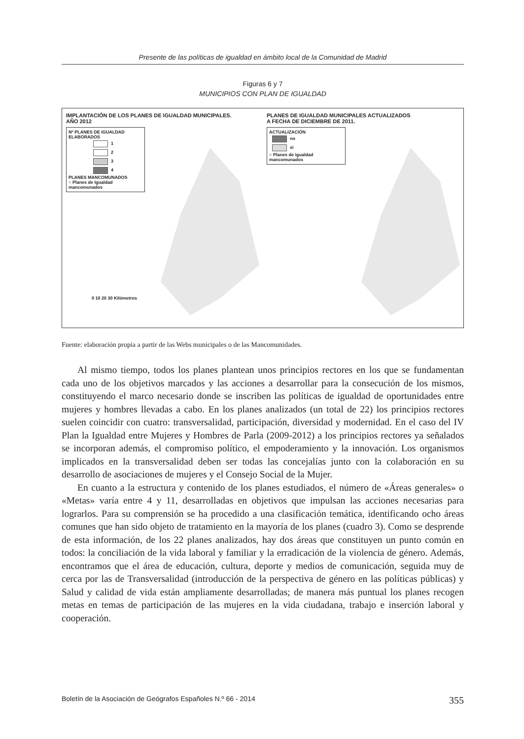Presente de las políticas de igualdad en ámbito local de la Comunidad de Madrid
Figuras 6 y 7
MUNICIPIOS CON PLAN DE IGUALDAD
IMPLANTACIÓN DE LOS PLANES DE IGUALDAD MUNICIPALES.
AÑO 2012
Nº PLANES DE IGUALDAD
ELABORADOS
1
2
3
4
PLANES MANCOMUNADOS
○ Planes de Igualdad mancomunados
0 10 20 30 Kilómetros
PLANES DE IGUALDAD MUNICIPALES ACTUALIZADOS
A FECHA DE DICIEMBRE DE 2011.
ACTUALIZACIÓN
no
si
○ Planes de igualdad mancomunados
Fuente: elaboración propia a partir de las Webs municipales o de las Mancomunidades.
Al mismo tiempo, todos los planes plantean unos principios rectores en los que se fundamentan cada uno de los objetivos marcados y las acciones a desarrollar para la consecución de los mismos, constituyendo el marco necesario donde se inscriben las políticas de igualdad de oportunidades entre mujeres y hombres llevadas a cabo. En los planes analizados (un total de 22) los principios rectores suelen coincidir con cuatro: transversalidad, participación, diversidad y modernidad. En el caso del IV Plan la Igualdad entre Mujeres y Hombres de Parla (2009-2012) a los principios rectores ya señalados se incorporan además, el compromiso político, el empoderamiento y la innovación. Los organismos implicados en la transversalidad deben ser todas las concejalías junto con la colaboración en su desarrollo de asociaciones de mujeres y el Consejo Social de la Mujer.
En cuanto a la estructura y contenido de los planes estudiados, el número de «Áreas generales» o «Metas» varía entre 4 y 11, desarrolladas en objetivos que impulsan las acciones necesarias para lograrlos. Para su comprensión se ha procedido a una clasificación temática, identificando ocho áreas comunes que han sido objeto de tratamiento en la mayoría de los planes (cuadro 3). Como se desprende de esta información, de los 22 planes analizados, hay dos áreas que constituyen un punto común en todos: la conciliación de la vida laboral y familiar y la erradicación de la violencia de género. Además, encontramos que el área de educación, cultura, deporte y medios de comunicación, seguida muy de cerca por las de Transversalidad (introducción de la perspectiva de género en las políticas públicas) y Salud y calidad de vida están ampliamente desarrolladas; de manera más puntual los planes recogen metas en temas de participación de las mujeres en la vida ciudadana, trabajo e inserción laboral y cooperación.
Boletín de la Asociación de Geógrafos Españoles N.º 66 - 2014 355